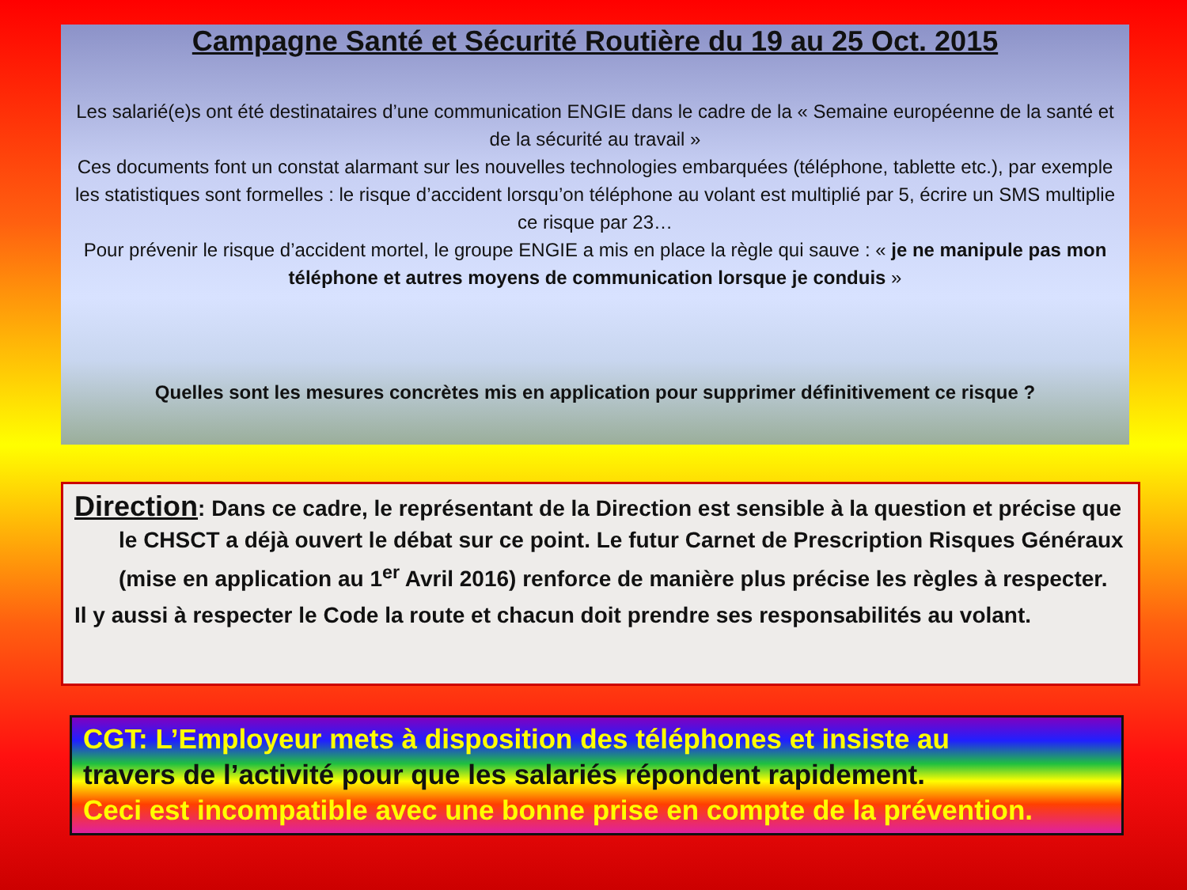Campagne Santé et Sécurité Routière du 19 au 25 Oct. 2015
Les salarié(e)s ont été destinataires d’une communication ENGIE dans le cadre de la « Semaine européenne de la santé et de la sécurité au travail »
Ces documents font un constat alarmant sur les nouvelles technologies embarquées (téléphone, tablette etc.), par exemple les statistiques sont formelles : le risque d’accident lorsqu’on téléphone au volant est multiplié par 5, écrire un SMS multiplie ce risque par 23…
Pour prévenir le risque d’accident mortel, le groupe ENGIE a mis en place la règle qui sauve : « je ne manipule pas mon téléphone et autres moyens de communication lorsque je conduis »
Quelles sont les mesures concrètes mis en application pour supprimer définitivement ce risque ?
Direction: Dans ce cadre, le représentant de la Direction est sensible à la question et précise que le CHSCT a déjà ouvert le débat sur ce point. Le futur Carnet de Prescription Risques Généraux (mise en application au 1<sup>er</sup> Avril 2016) renforce de manière plus précise les règles à respecter.
Il y aussi à respecter le Code la route et chacun doit prendre ses responsabilités au volant.
CGT: L’Employeur mets à disposition des téléphones et insiste au
travers de l’activité pour que les salariés répondent rapidement.
Ceci est incompatible avec une bonne prise en compte de la prévention.